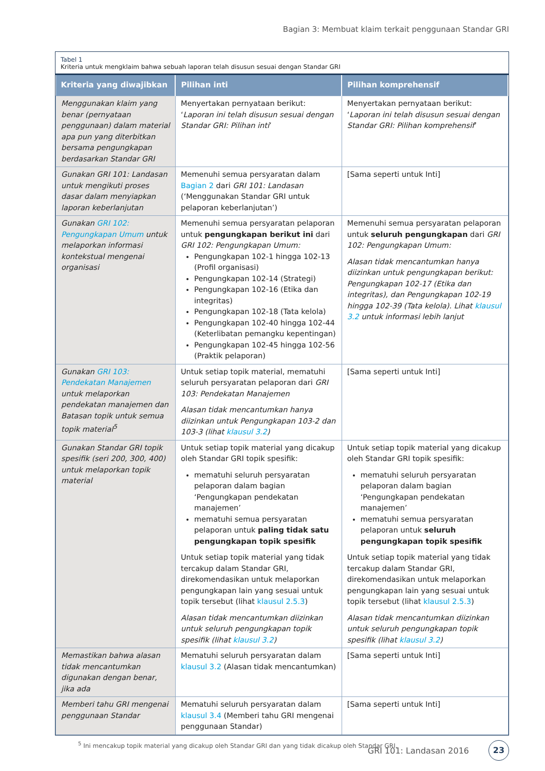Bagian 3: Membuat klaim terkait penggunaan Standar GRI
Tabel 1
Kriteria untuk mengklaim bahwa sebuah laporan telah disusun sesuai dengan Standar GRI
| Kriteria yang diwajibkan | Pilihan inti | Pilihan komprehensif |
| --- | --- | --- |
| Menggunakan klaim yang benar (pernyataan penggunaan) dalam material apa pun yang diterbitkan bersama pengungkapan berdasarkan Standar GRI | Menyertakan pernyataan berikut: ‘ Laporan ini telah disusun sesuai dengan Standar GRI: Pilihan inti ’ | Menyertakan pernyataan berikut: ‘ Laporan ini telah disusun sesuai dengan Standar GRI: Pilihan komprehensif ’ |
| Gunakan GRI 101: Landasan untuk mengikuti proses dasar dalam menyiapkan laporan keberlanjutan | Memenuhi semua persyaratan dalam Bagian 2 dari GRI 101: Landasan (‘Menggunakan Standar GRI untuk pelaporan keberlanjutan’) | [Sama seperti untuk Inti] |
| Gunakan GRI 102: Pengungkapan Umum untuk melaporkan informasi kontekstual mengenai organisasi | Memenuhi semua persyaratan pelaporan untuk pengungkapan berikut ini dari GRI 102: Pengungkapan Umum: Pengungkapan 102-1 hingga 102-13 (Profil organisasi) Pengungkapan 102-14 (Strategi) Pengungkapan 102-16 (Etika dan integritas) Pengungkapan 102-18 (Tata kelola) Pengungkapan 102-40 hingga 102-44 (Keterlibatan pemangku kepentingan) Pengungkapan 102-45 hingga 102-56 (Praktik pelaporan) | Memenuhi semua persyaratan pelaporan untuk seluruh pengungkapan dari GRI 102: Pengungkapan Umum: Alasan tidak mencantumkan hanya diizinkan untuk pengungkapan berikut: Pengungkapan 102-17 (Etika dan integritas), dan Pengungkapan 102-19 hingga 102-39 (Tata kelola). Lihat klausul 3.2 untuk informasi lebih lanjut |
| Gunakan GRI 103: Pendekatan Manajemen untuk melaporkan pendekatan manajemen dan Batasan topik untuk semua topik material<sup>5</sup> | Untuk setiap topik material, mematuhi seluruh persyaratan pelaporan dari GRI 103: Pendekatan Manajemen Alasan tidak mencantumkan hanya diizinkan untuk Pengungkapan 103-2 dan 103-3 (lihat klausul 3.2 ) | [Sama seperti untuk Inti] |
| Gunakan Standar GRI topik spesifik (seri 200, 300, 400) untuk melaporkan topik material | Untuk setiap topik material yang dicakup oleh Standar GRI topik spesifik: mematuhi seluruh persyaratan pelaporan dalam bagian ‘Pengungkapan pendekatan manajemen’ mematuhi semua persyaratan pelaporan untuk paling tidak satu pengungkapan topik spesifik Untuk setiap topik material yang tidak tercakup dalam Standar GRI, direkomendasikan untuk melaporkan pengungkapan lain yang sesuai untuk topik tersebut (lihat klausul 2.5.3 ) Alasan tidak mencantumkan diizinkan untuk seluruh pengungkapan topik spesifik (lihat klausul 3.2 ) | Untuk setiap topik material yang dicakup oleh Standar GRI topik spesifik: mematuhi seluruh persyaratan pelaporan dalam bagian ‘Pengungkapan pendekatan manajemen’ mematuhi semua persyaratan pelaporan untuk seluruh pengungkapan topik spesifik Untuk setiap topik material yang tidak tercakup dalam Standar GRI, direkomendasikan untuk melaporkan pengungkapan lain yang sesuai untuk topik tersebut (lihat klausul 2.5.3 ) Alasan tidak mencantumkan diizinkan untuk seluruh pengungkapan topik spesifik (lihat klausul 3.2 ) |
| Memastikan bahwa alasan tidak mencantumkan digunakan dengan benar, jika ada | Mematuhi seluruh persyaratan dalam klausul 3.2 (Alasan tidak mencantumkan) | [Sama seperti untuk Inti] |
| Memberi tahu GRI mengenai penggunaan Standar | Mematuhi seluruh persyaratan dalam klausul 3.4 (Memberi tahu GRI mengenai penggunaan Standar) | [Sama seperti untuk Inti] |
<sup>5</sup> Ini mencakup topik material yang dicakup oleh Standar GRI dan yang tidak dicakup oleh Standar GRI.
GRI 101: Landasan 2016 23